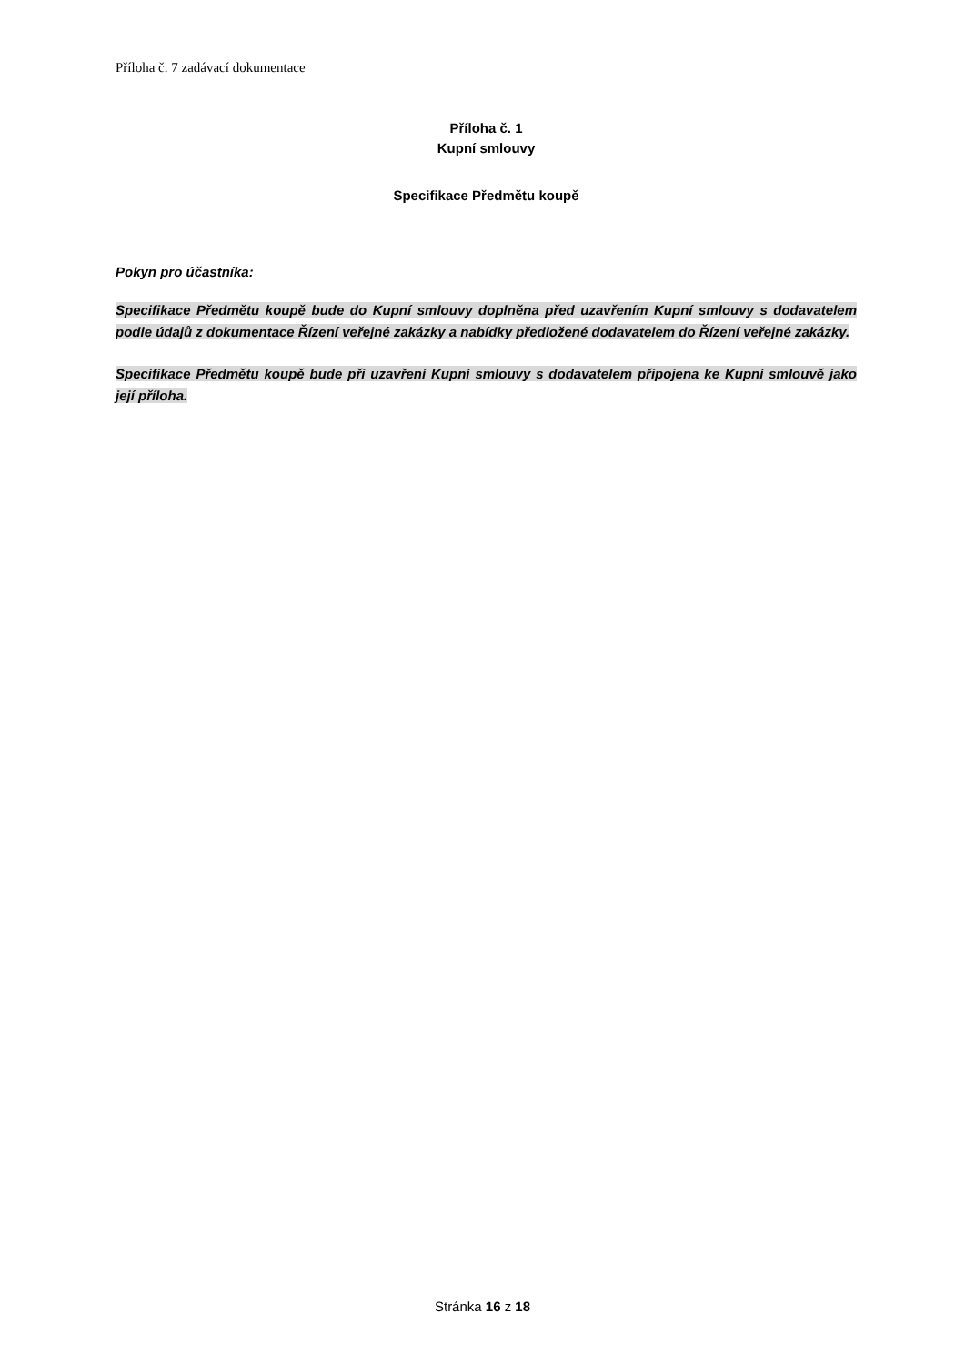Příloha č. 7 zadávací dokumentace
Příloha č. 1
Kupní smlouvy
Specifikace Předmětu koupě
Pokyn pro účastníka:
Specifikace Předmětu koupě bude do Kupní smlouvy doplněna před uzavřením Kupní smlouvy s dodavatelem podle údajů z dokumentace Řízení veřejné zakázky a nabídky předložené dodavatelem do Řízení veřejné zakázky.
Specifikace Předmětu koupě bude při uzavření Kupní smlouvy s dodavatelem připojena ke Kupní smlouvě jako její příloha.
Stránka 16 z 18